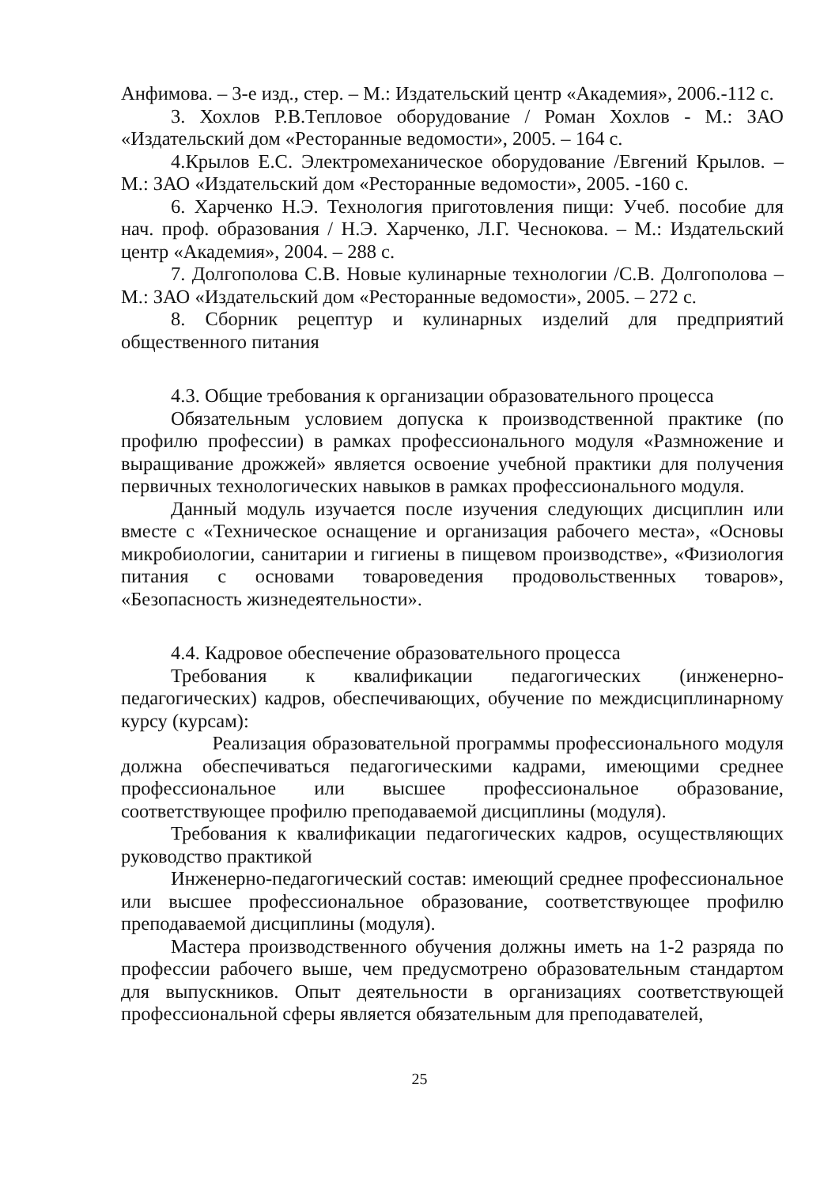Анфимова. – 3-е изд., стер. – М.: Издательский центр «Академия», 2006.-112 с.
3. Хохлов Р.В.Тепловое оборудование / Роман Хохлов - М.: ЗАО «Издательский дом «Ресторанные ведомости», 2005. – 164 с.
4.Крылов Е.С. Электромеханическое оборудование /Евгений Крылов. – М.: ЗАО «Издательский дом «Ресторанные ведомости», 2005. -160 с.
6. Харченко Н.Э. Технология приготовления пищи: Учеб. пособие для нач. проф. образования / Н.Э. Харченко, Л.Г. Чеснокова. – М.: Издательский центр «Академия», 2004. – 288 с.
7. Долгополова С.В. Новые кулинарные технологии /С.В. Долгополова – М.: ЗАО «Издательский дом «Ресторанные ведомости», 2005. – 272 с.
8. Сборник рецептур и кулинарных изделий для предприятий общественного питания
4.3. Общие требования к организации образовательного процесса
Обязательным условием допуска к производственной практике (по профилю профессии) в рамках профессионального модуля «Размножение и выращивание дрожжей» является освоение учебной практики для получения первичных технологических навыков в рамках профессионального модуля.
Данный модуль изучается после изучения следующих дисциплин или вместе с «Техническое оснащение и организация рабочего места», «Основы микробиологии, санитарии и гигиены в пищевом производстве», «Физиология питания с основами товароведения продовольственных товаров», «Безопасность жизнедеятельности».
4.4. Кадровое обеспечение образовательного процесса
Требования к квалификации педагогических (инженерно-педагогических) кадров, обеспечивающих, обучение по междисциплинарному курсу (курсам):
Реализация образовательной программы профессионального модуля должна обеспечиваться педагогическими кадрами, имеющими среднее профессиональное или высшее профессиональное образование, соответствующее профилю преподаваемой дисциплины (модуля).
Требования к квалификации педагогических кадров, осуществляющих руководство практикой
Инженерно-педагогический состав: имеющий среднее профессиональное или высшее профессиональное образование, соответствующее профилю преподаваемой дисциплины (модуля).
Мастера производственного обучения должны иметь на 1-2 разряда по профессии рабочего выше, чем предусмотрено образовательным стандартом для выпускников. Опыт деятельности в организациях соответствующей профессиональной сферы является обязательным для преподавателей,
25